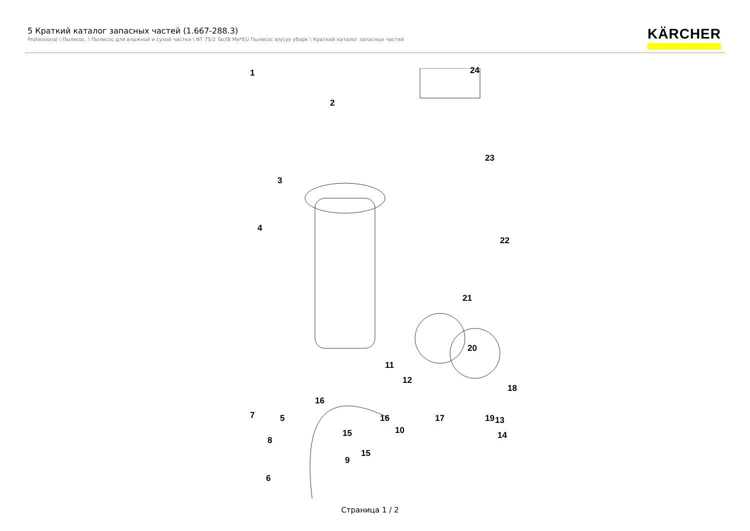5 Краткий каталог запасных частей (1.667-288.3)
Professional \ Пылесос. \ Пылесос для влажной и сухой чистки \ NT 75/2 TactB Me*EU Пылесос вл/сух уборк \ Краткий каталог запасных частей
KÄRCHER
1
2
3
4
5
6
24
23
22
21
20
18
16
16 17 19
15
15
7
8
9
11
12
10
13
14
Страница 1 / 2